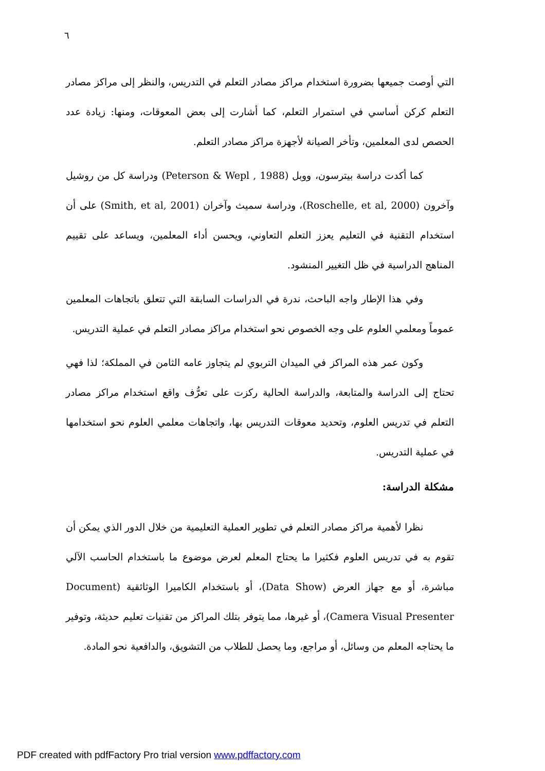٦
التي أوصت جميعها بضرورة استخدام مراكز مصادر التعلم في التدريس، والنظر إلى مراكز مصادر التعلم كركن أساسي في استمرار التعلم، كما أشارت إلى بعض المعوقات، ومنها: زيادة عدد الحصص لدى المعلمين، وتأخر الصيانة لأجهزة مراكز مصادر التعلم.
كما أكدت دراسة بيترسون، ووبل (Peterson & Wepl , 1988) ودراسة كل من روشيل وآخرون (Roschelle, et al, 2000)، ودراسة سميث وآخران (Smith, et al, 2001) على أن استخدام التقنية في التعليم يعزز التعلم التعاوني، ويحسن أداء المعلمين، ويساعد على تقييم المناهج الدراسية في ظل التغيير المنشود.
وفي هذا الإطار واجه الباحث، ندرة في الدراسات السابقة التي تتعلق باتجاهات المعلمين عموماً ومعلمي العلوم على وجه الخصوص نحو استخدام مراكز مصادر التعلم في عملية التدريس.
وكون عمر هذه المراكز في الميدان التربوي لم يتجاوز عامه الثامن في المملكة؛ لذا فهي تحتاج إلى الدراسة والمتابعة، والدراسة الحالية ركزت على تعرُّف واقع استخدام مراكز مصادر التعلم في تدريس العلوم، وتحديد معوقات التدريس بها، واتجاهات معلمي العلوم نحو استخدامها في عملية التدريس.
مشكلة الدراسة:
نظرا لأهمية مراكز مصادر التعلم في تطوير العملية التعليمية من خلال الدور الذي يمكن أن تقوم به في تدريس العلوم فكثيرا ما يحتاج المعلم لعرض موضوع ما باستخدام الحاسب الآلي مباشرة، أو مع جهاز العرض (Data Show)، أو باستخدام الكاميرا الوثائقية (Document Camera Visual Presenter)، أو غيرها، مما يتوفر بتلك المراكز من تقنيات تعليم حديثة، وتوفير ما يحتاجه المعلم من وسائل، أو مراجع، وما يحصل للطلاب من التشويق، والدافعية نحو المادة.
PDF created with pdfFactory Pro trial version www.pdffactory.com